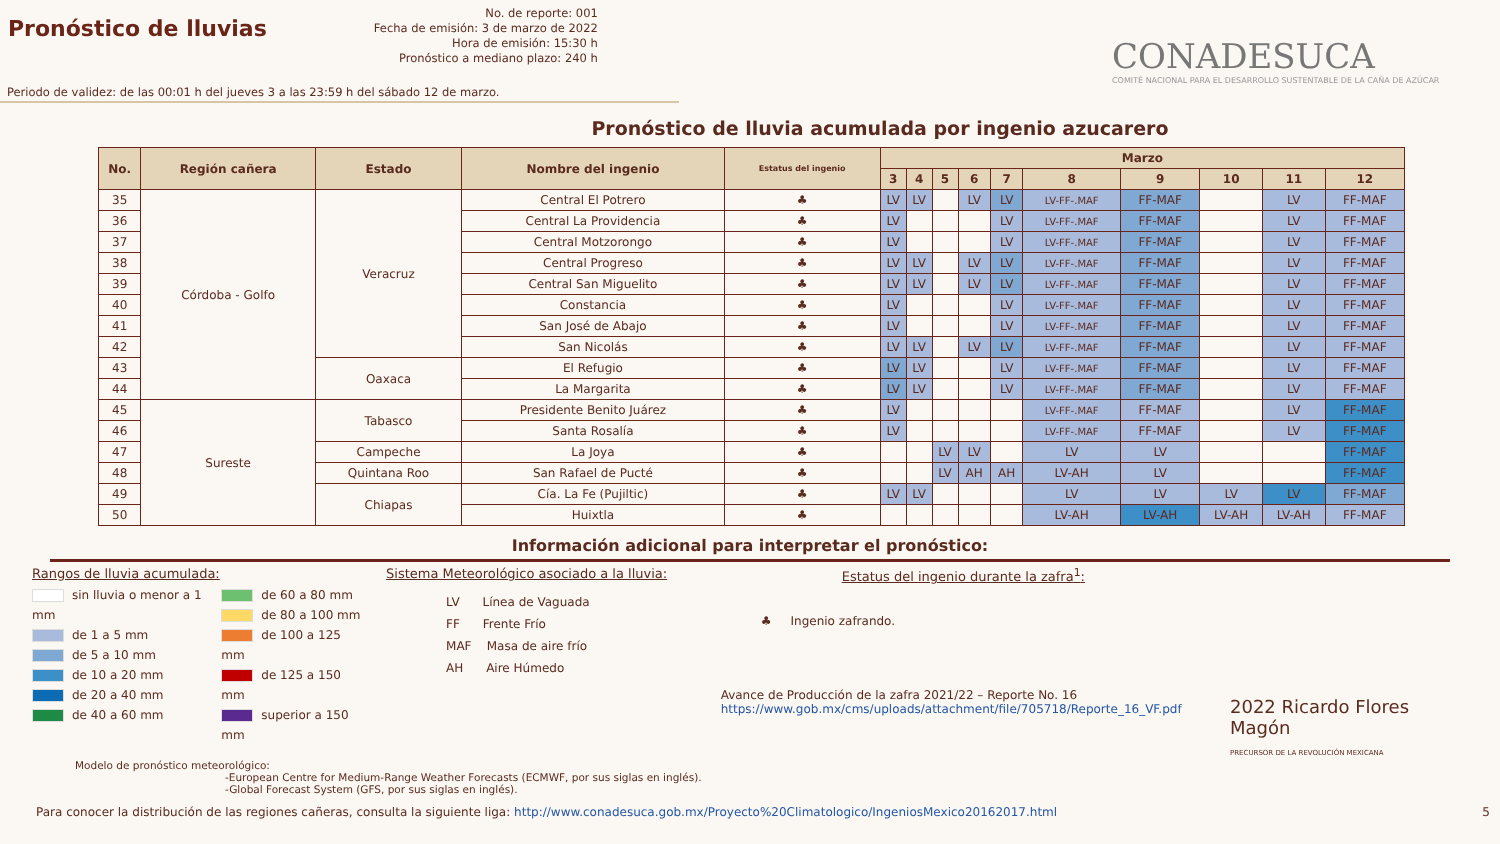Pronóstico de lluvias
No. de reporte: 001
Fecha de emisión: 3 de marzo de 2022
Hora de emisión: 15:30 h
Pronóstico a mediano plazo: 240 h
CONADESUCA
COMITÉ NACIONAL PARA EL DESARROLLO SUSTENTABLE DE LA CAÑA DE AZÚCAR
Periodo de validez: de las 00:01 h del jueves 3 a las 23:59 h del sábado 12 de marzo.
Pronóstico de lluvia acumulada por ingenio azucarero
| No. | Región cañera | Estado | Nombre del ingenio | Estatus del ingenio | Marzo | | | | | | | | | |
| --- | --- | --- | --- | --- | --- | --- | --- | --- | --- | --- | --- | --- | --- | --- |
| | | | | | 3 | 4 | 5 | 6 | 7 | 8 | 9 | 10 | 11 | 12 |
| 35 | Córdoba - Golfo | Veracruz | Central El Potrero | ♣ | LV | LV | | LV | LV | LV-FF-.MAF | FF-MAF | | LV | FF-MAF |
| 36 | | | Central La Providencia | ♣ | LV | | | | LV | LV-FF-.MAF | FF-MAF | | LV | FF-MAF |
| 37 | | | Central Motzorongo | ♣ | LV | | | | LV | LV-FF-.MAF | FF-MAF | | LV | FF-MAF |
| 38 | | | Central Progreso | ♣ | LV | LV | | LV | LV | LV-FF-.MAF | FF-MAF | | LV | FF-MAF |
| 39 | | | Central San Miguelito | ♣ | LV | LV | | LV | LV | LV-FF-.MAF | FF-MAF | | LV | FF-MAF |
| 40 | | | Constancia | ♣ | LV | | | | LV | LV-FF-.MAF | FF-MAF | | LV | FF-MAF |
| 41 | | | San José de Abajo | ♣ | LV | | | | LV | LV-FF-.MAF | FF-MAF | | LV | FF-MAF |
| 42 | | | San Nicolás | ♣ | LV | LV | | LV | LV | LV-FF-.MAF | FF-MAF | | LV | FF-MAF |
| 43 | | Oaxaca | El Refugio | ♣ | LV | LV | | | LV | LV-FF-.MAF | FF-MAF | | LV | FF-MAF |
| 44 | | | La Margarita | ♣ | LV | LV | | | LV | LV-FF-.MAF | FF-MAF | | LV | FF-MAF |
| 45 | Sureste | Tabasco | Presidente Benito Juárez | ♣ | LV | | | | | LV-FF-.MAF | FF-MAF | | LV | FF-MAF |
| 46 | | | Santa Rosalía | ♣ | LV | | | | | LV-FF-.MAF | FF-MAF | | LV | FF-MAF |
| 47 | | Campeche | La Joya | ♣ | | | LV | LV | | LV | LV | | | FF-MAF |
| 48 | | Quintana Roo | San Rafael de Pucté | ♣ | | | LV | AH | AH | LV-AH | LV | | | FF-MAF |
| 49 | | Chiapas | Cía. La Fe (Pujiltic) | ♣ | LV | LV | | | | LV | LV | LV | LV | FF-MAF |
| 50 | | | Huixtla | ♣ | | | | | | LV-AH | LV-AH | LV-AH | LV-AH | FF-MAF |
Información adicional para interpretar el pronóstico:
Rangos de lluvia acumulada:
sin lluvia o menor a 1 mm
de 1 a 5 mm
de 5 a 10 mm
de 10 a 20 mm
de 20 a 40 mm
de 40 a 60 mm
de 60 a 80 mm
de 80 a 100 mm
de 100 a 125 mm
de 125 a 150 mm
superior a 150 mm
Sistema Meteorológico asociado a la lluvia:
LV Línea de Vaguada
FF Frente Frío
MAF Masa de aire frío
AH Aire Húmedo
Estatus del ingenio durante la zafra<sup>1</sup>:
♣ Ingenio zafrando.
Avance de Producción de la zafra 2021/22 – Reporte No. 16
https://www.gob.mx/cms/uploads/attachment/file/705718/Reporte_16_VF.pdf
2022 Ricardo Flores Magón
PRECURSOR DE LA REVOLUCIÓN MEXICANA
Modelo de pronóstico meteorológico:
-European Centre for Medium-Range Weather Forecasts (ECMWF, por sus siglas en inglés).
-Global Forecast System (GFS, por sus siglas en inglés).
Para conocer la distribución de las regiones cañeras, consulta la siguiente liga: http://www.conadesuca.gob.mx/Proyecto%20Climatologico/IngeniosMexico20162017.html 5